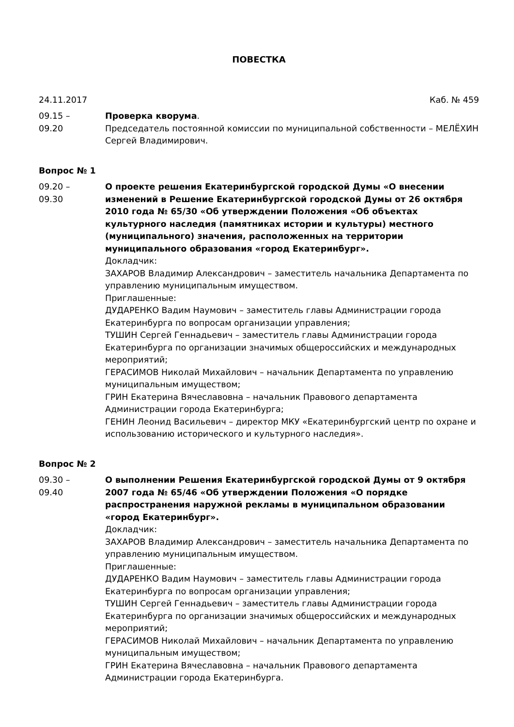ПОВЕСТКА
24.11.2017 Каб. № 459
09.15 –
09.20
Проверка кворума.
Председатель постоянной комиссии по муниципальной собственности – МЕЛЁХИН Сергей Владимирович.
Вопрос № 1
09.20 –
09.30
О проекте решения Екатеринбургской городской Думы «О внесении изменений в Решение Екатеринбургской городской Думы от 26 октября 2010 года № 65/30 «Об утверждении Положения «Об объектах культурного наследия (памятниках истории и культуры) местного (муниципального) значения, расположенных на территории муниципального образования «город Екатеринбург».
Докладчик:
ЗАХАРОВ Владимир Александрович – заместитель начальника Департамента по управлению муниципальным имуществом.
Приглашенные:
ДУДАРЕНКО Вадим Наумович – заместитель главы Администрации города Екатеринбурга по вопросам организации управления;
ТУШИН Сергей Геннадьевич – заместитель главы Администрации города Екатеринбурга по организации значимых общероссийских и международных мероприятий;
ГЕРАСИМОВ Николай Михайлович – начальник Департамента по управлению муниципальным имуществом;
ГРИН Екатерина Вячеславовна – начальник Правового департамента Администрации города Екатеринбурга;
ГЕНИН Леонид Васильевич – директор МКУ «Екатеринбургский центр по охране и использованию исторического и культурного наследия».
Вопрос № 2
09.30 –
09.40
О выполнении Решения Екатеринбургской городской Думы от 9 октября 2007 года № 65/46 «Об утверждении Положения «О порядке распространения наружной рекламы в муниципальном образовании «город Екатеринбург».
Докладчик:
ЗАХАРОВ Владимир Александрович – заместитель начальника Департамента по управлению муниципальным имуществом.
Приглашенные:
ДУДАРЕНКО Вадим Наумович – заместитель главы Администрации города Екатеринбурга по вопросам организации управления;
ТУШИН Сергей Геннадьевич – заместитель главы Администрации города Екатеринбурга по организации значимых общероссийских и международных мероприятий;
ГЕРАСИМОВ Николай Михайлович – начальник Департамента по управлению муниципальным имуществом;
ГРИН Екатерина Вячеславовна – начальник Правового департамента Администрации города Екатеринбурга.